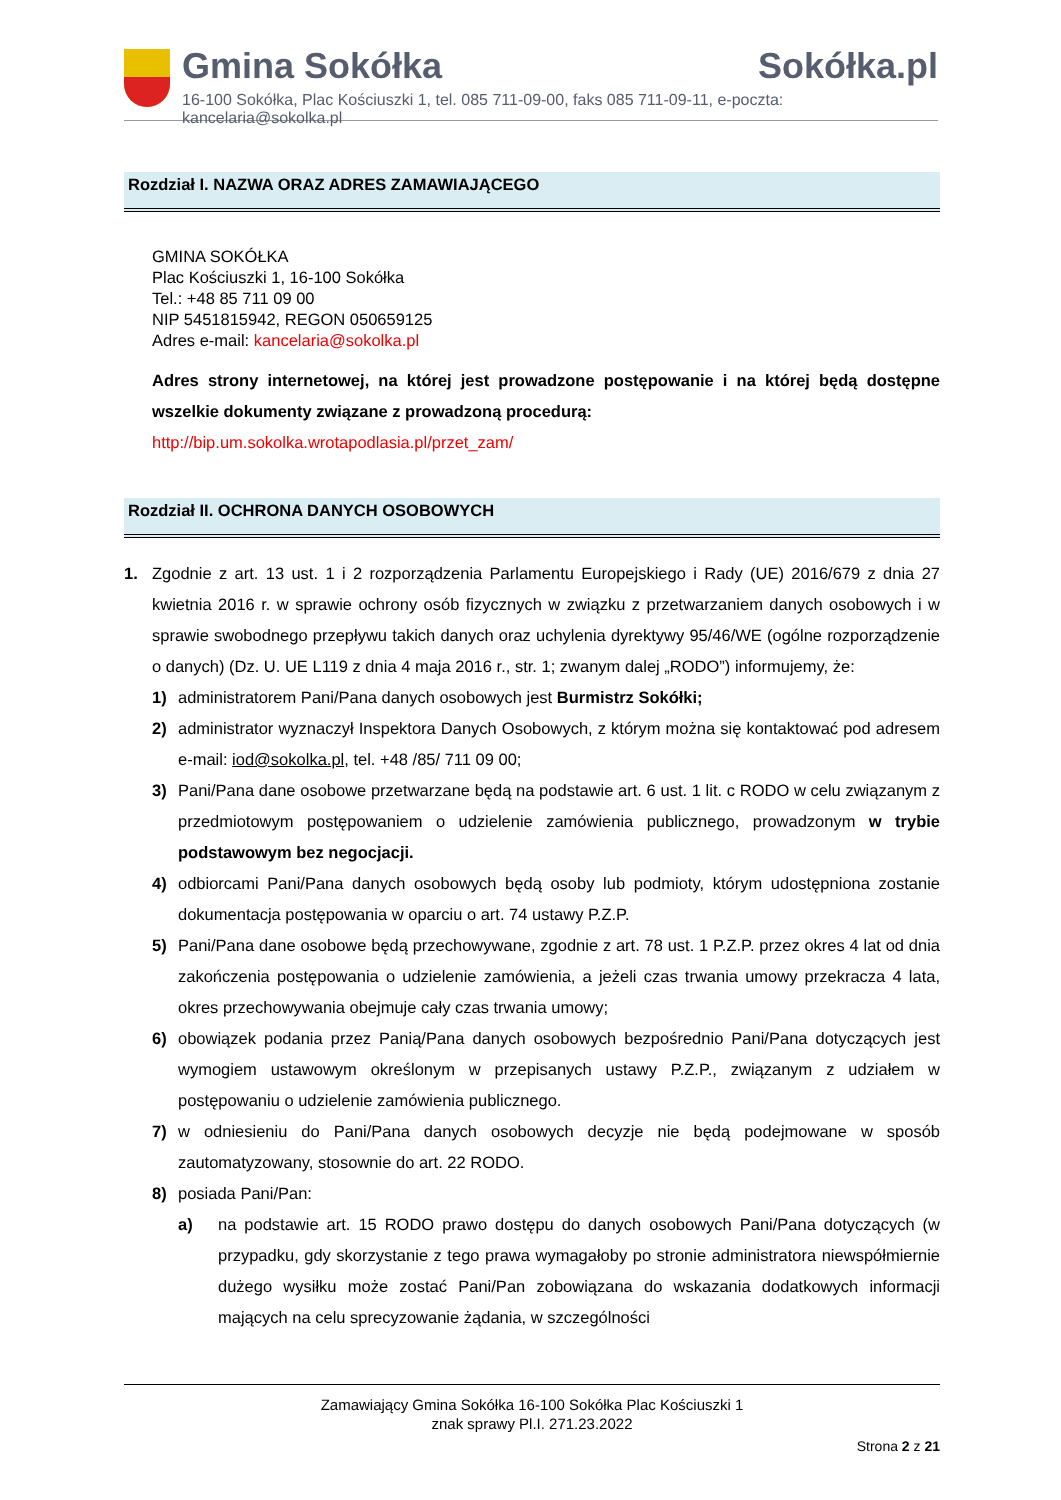Gmina Sokółka Sokółka.pl
16-100 Sokółka, Plac Kościuszki 1, tel. 085 711-09-00, faks 085 711-09-11, e-poczta: kancelaria@sokolka.pl
Rozdział I. NAZWA ORAZ ADRES ZAMAWIAJĄCEGO
GMINA SOKÓŁKA
Plac Kościuszki 1, 16-100 Sokółka
Tel.: +48 85 711 09 00
NIP 5451815942, REGON 050659125
Adres e-mail: kancelaria@sokolka.pl
Adres strony internetowej, na której jest prowadzone postępowanie i na której będą dostępne wszelkie dokumenty związane z prowadzoną procedurą:
http://bip.um.sokolka.wrotapodlasia.pl/przet_zam/
Rozdział II. OCHRONA DANYCH OSOBOWYCH
1. Zgodnie z art. 13 ust. 1 i 2 rozporządzenia Parlamentu Europejskiego i Rady (UE) 2016/679 z dnia 27 kwietnia 2016 r. w sprawie ochrony osób fizycznych w związku z przetwarzaniem danych osobowych i w sprawie swobodnego przepływu takich danych oraz uchylenia dyrektywy 95/46/WE (ogólne rozporządzenie o danych) (Dz. U. UE L119 z dnia 4 maja 2016 r., str. 1; zwanym dalej „RODO”) informujemy, że:
1) administratorem Pani/Pana danych osobowych jest Burmistrz Sokółki;
2) administrator wyznaczył Inspektora Danych Osobowych, z którym można się kontaktować pod adresem e-mail: iod@sokolka.pl, tel. +48 /85/ 711 09 00;
3) Pani/Pana dane osobowe przetwarzane będą na podstawie art. 6 ust. 1 lit. c RODO w celu związanym z przedmiotowym postępowaniem o udzielenie zamówienia publicznego, prowadzonym w trybie podstawowym bez negocjacji.
4) odbiorcami Pani/Pana danych osobowych będą osoby lub podmioty, którym udostępniona zostanie dokumentacja postępowania w oparciu o art. 74 ustawy P.Z.P.
5) Pani/Pana dane osobowe będą przechowywane, zgodnie z art. 78 ust. 1 P.Z.P. przez okres 4 lat od dnia zakończenia postępowania o udzielenie zamówienia, a jeżeli czas trwania umowy przekracza 4 lata, okres przechowywania obejmuje cały czas trwania umowy;
6) obowiązek podania przez Panią/Pana danych osobowych bezpośrednio Pani/Pana dotyczących jest wymogiem ustawowym określonym w przepisanych ustawy P.Z.P., związanym z udziałem w postępowaniu o udzielenie zamówienia publicznego.
7) w odniesieniu do Pani/Pana danych osobowych decyzje nie będą podejmowane w sposób zautomatyzowany, stosownie do art. 22 RODO.
8) posiada Pani/Pan:
a) na podstawie art. 15 RODO prawo dostępu do danych osobowych Pani/Pana dotyczących (w przypadku, gdy skorzystanie z tego prawa wymagałoby po stronie administratora niewspółmiernie dużego wysiłku może zostać Pani/Pan zobowiązana do wskazania dodatkowych informacji mających na celu sprecyzowanie żądania, w szczególności
Zamawiający Gmina Sokółka 16-100 Sokółka Plac Kościuszki 1
znak sprawy Pl.I. 271.23.2022
Strona 2 z 21